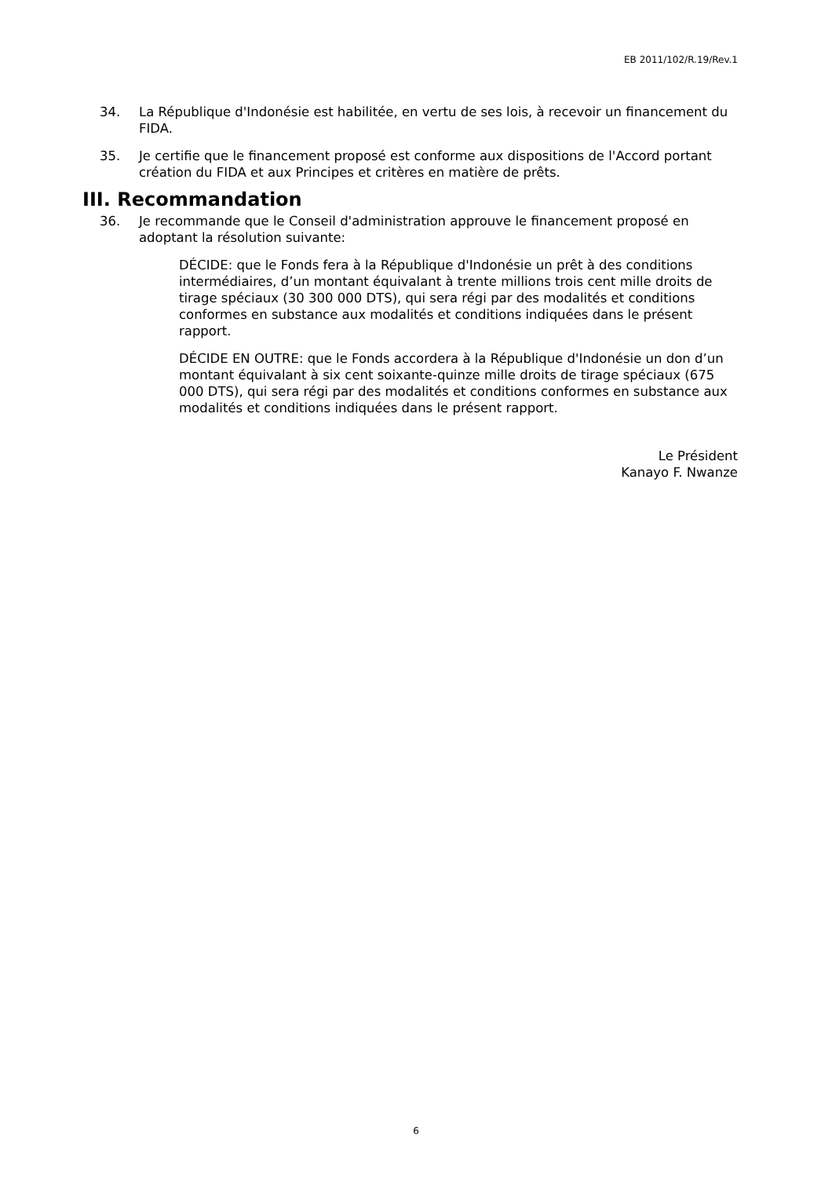EB 2011/102/R.19/Rev.1
34. La République d'Indonésie est habilitée, en vertu de ses lois, à recevoir un financement du FIDA.
35. Je certifie que le financement proposé est conforme aux dispositions de l'Accord portant création du FIDA et aux Principes et critères en matière de prêts.
III. Recommandation
36. Je recommande que le Conseil d'administration approuve le financement proposé en adoptant la résolution suivante:
DÉCIDE: que le Fonds fera à la République d'Indonésie un prêt à des conditions intermédiaires, d’un montant équivalant à trente millions trois cent mille droits de tirage spéciaux (30 300 000 DTS), qui sera régi par des modalités et conditions conformes en substance aux modalités et conditions indiquées dans le présent rapport.
DÉCIDE EN OUTRE: que le Fonds accordera à la République d'Indonésie un don d’un montant équivalant à six cent soixante-quinze mille droits de tirage spéciaux (675 000 DTS), qui sera régi par des modalités et conditions conformes en substance aux modalités et conditions indiquées dans le présent rapport.
Le Président
Kanayo F. Nwanze
6